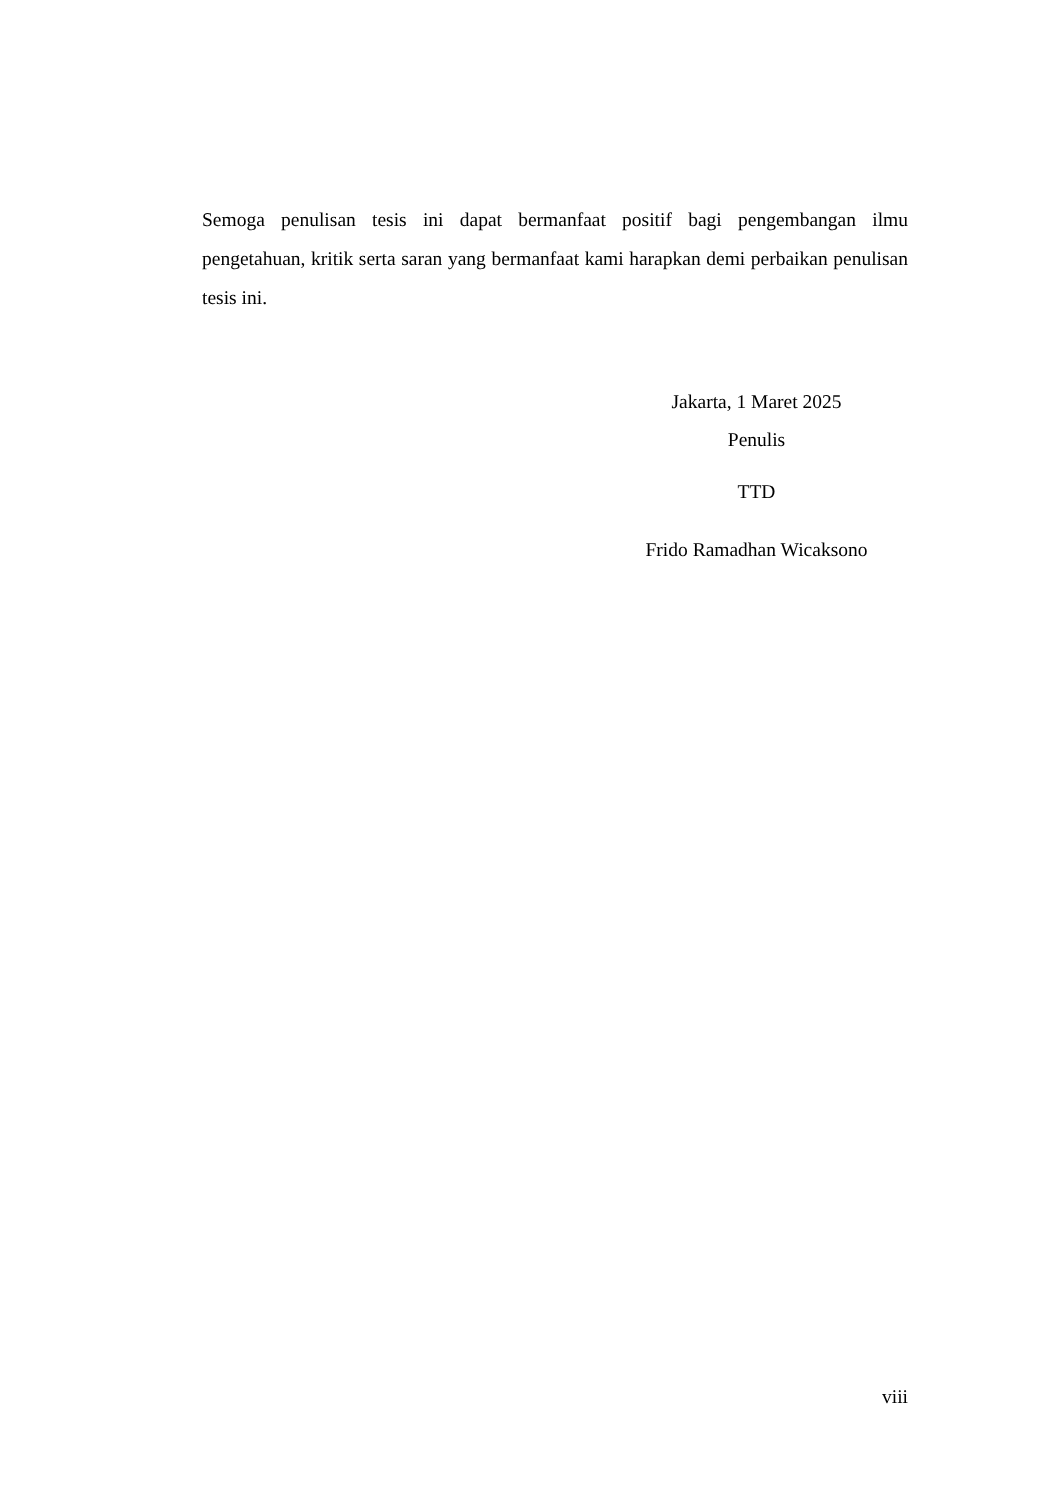Semoga penulisan tesis ini dapat bermanfaat positif bagi pengembangan ilmu pengetahuan, kritik serta saran yang bermanfaat kami harapkan demi perbaikan penulisan tesis ini.
Jakarta, 1 Maret 2025
Penulis
TTD
Frido Ramadhan Wicaksono
viii